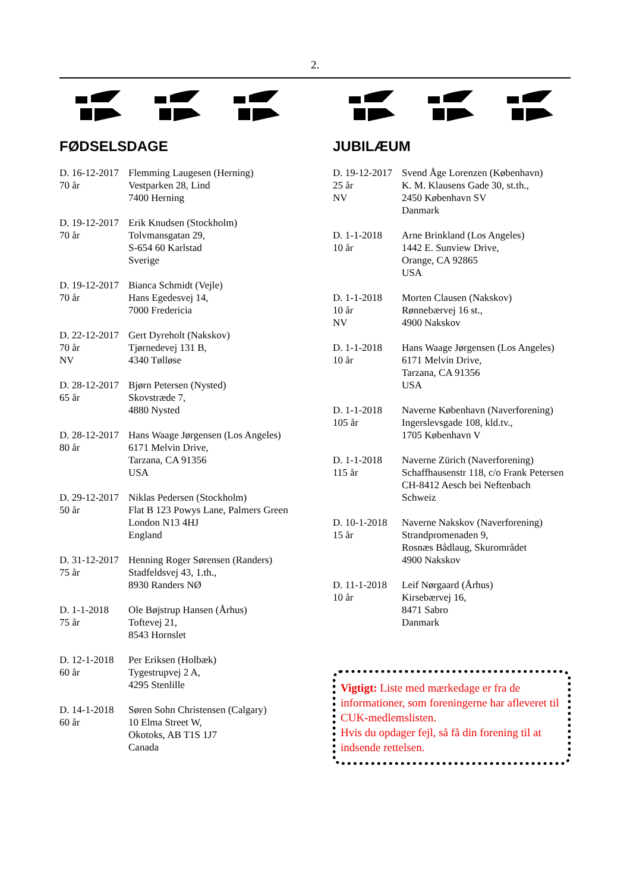2.
FØDSELSDAGE
D. 16-12-2017
70 år
Flemming Laugesen (Herning)
Vestparken 28, Lind
7400 Herning
D. 19-12-2017
70 år
Erik Knudsen (Stockholm)
Tolvmansgatan 29,
S-654 60 Karlstad
Sverige
D. 19-12-2017
70 år
Bianca Schmidt (Vejle)
Hans Egedesvej 14,
7000 Fredericia
D. 22-12-2017
70 år
NV
Gert Dyreholt (Nakskov)
Tjørnedevej 131 B,
4340 Tølløse
D. 28-12-2017
65 år
Bjørn Petersen (Nysted)
Skovstræde 7,
4880 Nysted
D. 28-12-2017
80 år
Hans Waage Jørgensen (Los Angeles)
6171 Melvin Drive,
Tarzana, CA 91356
USA
D. 29-12-2017
50 år
Niklas Pedersen (Stockholm)
Flat B 123 Powys Lane, Palmers Green
London N13 4HJ
England
D. 31-12-2017
75 år
Henning Roger Sørensen (Randers)
Stadfeldsvej 43, 1.th.,
8930 Randers NØ
D. 1-1-2018
75 år
Ole Bøjstrup Hansen (Århus)
Toftevej 21,
8543 Hornslet
D. 12-1-2018
60 år
Per Eriksen (Holbæk)
Tygestrupvej 2 A,
4295 Stenlille
D. 14-1-2018
60 år
Søren Sohn Christensen (Calgary)
10 Elma Street W,
Okotoks, AB T1S 1J7
Canada
JUBILÆUM
D. 19-12-2017
25 år
NV
Svend Åge Lorenzen (København)
K. M. Klausens Gade 30, st.th.,
2450 København SV
Danmark
D. 1-1-2018
10 år
Arne Brinkland (Los Angeles)
1442 E. Sunview Drive,
Orange, CA 92865
USA
D. 1-1-2018
10 år
NV
Morten Clausen (Nakskov)
Rønnebærvej 16 st.,
4900 Nakskov
D. 1-1-2018
10 år
Hans Waage Jørgensen (Los Angeles)
6171 Melvin Drive,
Tarzana, CA 91356
USA
D. 1-1-2018
105 år
Naverne København (Naverforening)
Ingerslevsgade 108, kld.tv.,
1705 København V
D. 1-1-2018
115 år
Naverne Zürich (Naverforening)
Schaffhausenstr 118, c/o Frank Petersen
CH-8412 Aesch bei Neftenbach
Schweiz
D. 10-1-2018
15 år
Naverne Nakskov (Naverforening)
Strandpromenaden 9,
Rosnæs Bådlaug, Skurområdet
4900 Nakskov
D. 11-1-2018
10 år
Leif Nørgaard (Århus)
Kirsebærvej 16,
8471 Sabro
Danmark
Vigtigt: Liste med mærkedage er fra de informationer, som foreningerne har afleveret til CUK-medlemslisten.
Hvis du opdager fejl, så få din forening til at indsende rettelsen.